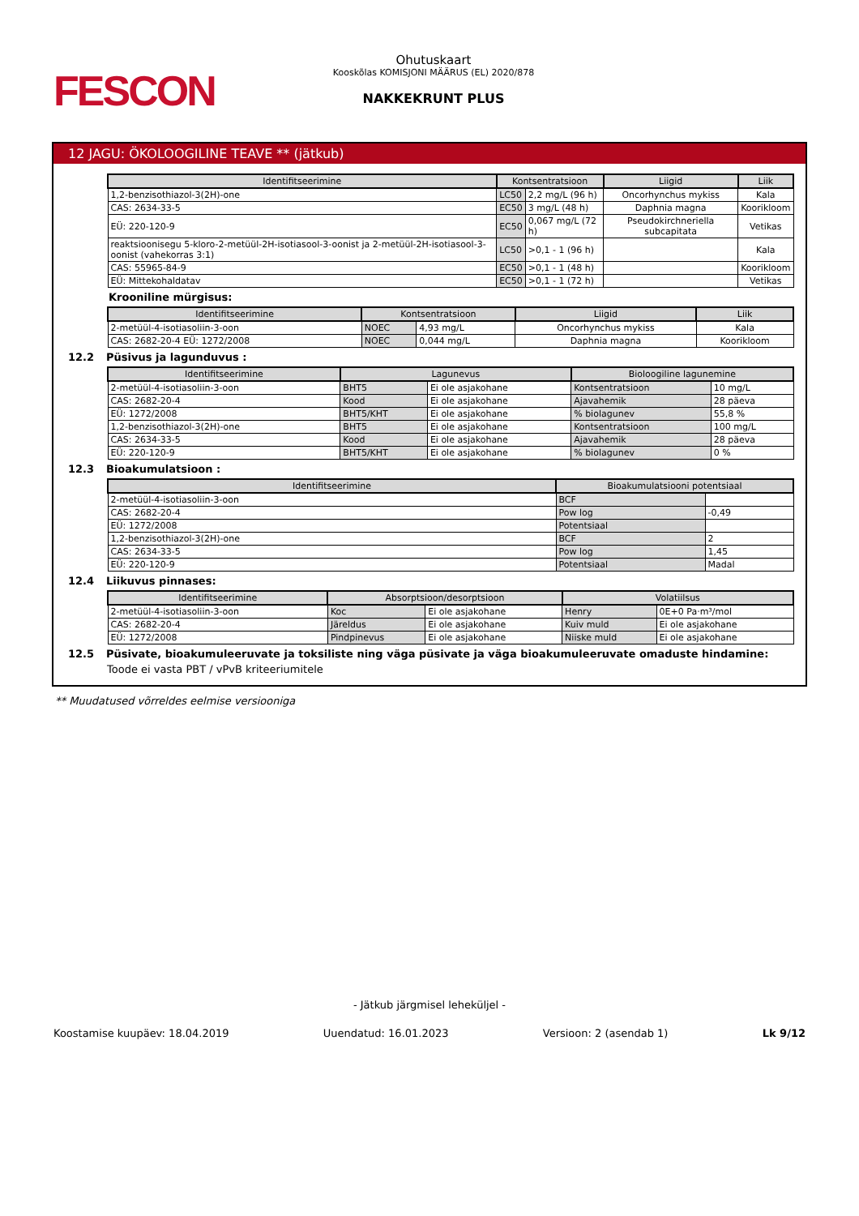FESCON
Ohutuskaart
Kooskõlas KOMISJONI MÄÄRUS (EL) 2020/878
NAKKEKRUNT PLUS
12 JAGU: ÖKOLOOGILINE TEAVE ** (jätkub)
| Identifitseerimine | Kontsentratsioon | | Liigid | Liik |
| --- | --- | --- | --- | --- |
| 1,2-benzisothiazol-3(2H)-one | LC50 | 2,2 mg/L (96 h) | Oncorhynchus mykiss | Kala |
| CAS: 2634-33-5 | EC50 | 3 mg/L (48 h) | Daphnia magna | Koorikloom |
| EÜ: 220-120-9 | EC50 | 0,067 mg/L (72 h) | Pseudokirchneriella subcapitata | Vetikas |
| reaktsioonisegu 5-kloro-2-metüül-2H-isotiasool-3-oonist ja 2-metüül-2H-isotiasool-3-oonist (vahekorras 3:1) | LC50 | >0,1 - 1 (96 h) | | Kala |
| CAS: 55965-84-9 | EC50 | >0,1 - 1 (48 h) | | Koorikloom |
| EÜ: Mittekohaldatav | EC50 | >0,1 - 1 (72 h) | | Vetikas |
Krooniline mürgisus:
| Identifitseerimine | Kontsentratsioon | | Liigid | Liik |
| --- | --- | --- | --- | --- |
| 2-metüül-4-isotiasoliin-3-oon | NOEC | 4,93 mg/L | Oncorhynchus mykiss | Kala |
| CAS: 2682-20-4 EÜ: 1272/2008 | NOEC | 0,044 mg/L | Daphnia magna | Koorikloom |
12.2 Püsivus ja lagunduvus :
| Identifitseerimine | Lagunevus | | Bioloogiline lagunemine | |
| --- | --- | --- | --- | --- |
| 2-metüül-4-isotiasoliin-3-oon | BHT5 | Ei ole asjakohane | Kontsentratsioon | 10 mg/L |
| CAS: 2682-20-4 | Kood | Ei ole asjakohane | Ajavahemik | 28 päeva |
| EÜ: 1272/2008 | BHT5/KHT | Ei ole asjakohane | % biolagunev | 55,8 % |
| 1,2-benzisothiazol-3(2H)-one | BHT5 | Ei ole asjakohane | Kontsentratsioon | 100 mg/L |
| CAS: 2634-33-5 | Kood | Ei ole asjakohane | Ajavahemik | 28 päeva |
| EÜ: 220-120-9 | BHT5/KHT | Ei ole asjakohane | % biolagunev | 0 % |
12.3 Bioakumulatsioon :
| Identifitseerimine | Bioakumulatsiooni potentsiaal | |
| --- | --- | --- |
| 2-metüül-4-isotiasoliin-3-oon | BCF | |
| CAS: 2682-20-4 | Pow log | -0,49 |
| EÜ: 1272/2008 | Potentsiaal | |
| 1,2-benzisothiazol-3(2H)-one | BCF | 2 |
| CAS: 2634-33-5 | Pow log | 1,45 |
| EÜ: 220-120-9 | Potentsiaal | Madal |
12.4 Liikuvus pinnases:
| Identifitseerimine | Absorptsioon/desorptsioon | | Volatiilsus | |
| --- | --- | --- | --- | --- |
| 2-metüül-4-isotiasoliin-3-oon | Koc | Ei ole asjakohane | Henry | 0E+0 Pa·m³/mol |
| CAS: 2682-20-4 | Järeldus | Ei ole asjakohane | Kuiv muld | Ei ole asjakohane |
| EÜ: 1272/2008 | Pindpinevus | Ei ole asjakohane | Niiske muld | Ei ole asjakohane |
12.5 Püsivate, bioakumuleeruvate ja toksiliste ning väga püsivate ja väga bioakumuleeruvate omaduste hindamine:
Toode ei vasta PBT / vPvB kriteeriumitele
** Muudatused võrreldes eelmise versiooniga
- Jätkub järgmisel leheküljel -
Koostamise kuupäev: 18.04.2019 Uuendatud: 16.01.2023 Versioon: 2 (asendab 1) Lk 9/12